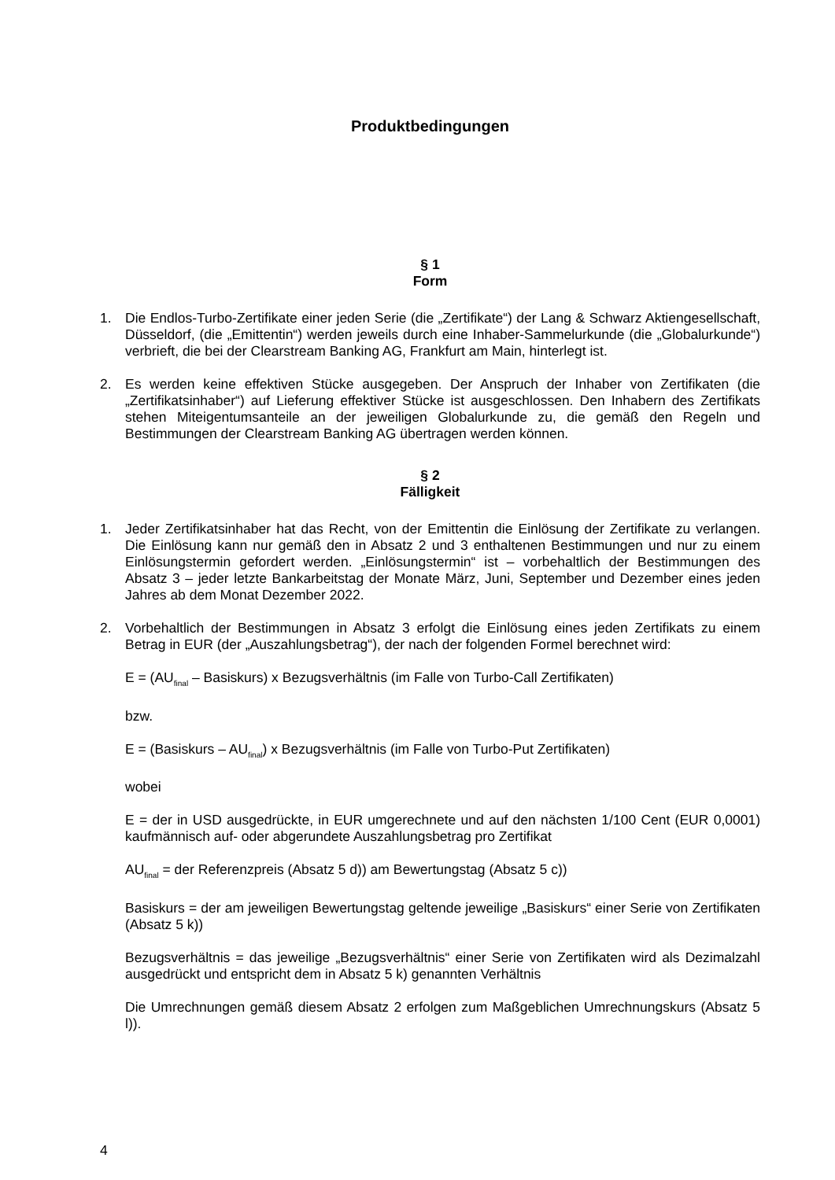Produktbedingungen
§ 1
Form
1. Die Endlos-Turbo-Zertifikate einer jeden Serie (die „Zertifikate“) der Lang & Schwarz Aktiengesellschaft, Düsseldorf, (die „Emittentin“) werden jeweils durch eine Inhaber-Sammelurkunde (die „Globalurkunde“) verbrieft, die bei der Clearstream Banking AG, Frankfurt am Main, hinterlegt ist.
2. Es werden keine effektiven Stücke ausgegeben. Der Anspruch der Inhaber von Zertifikaten (die „Zertifikatsinhaber“) auf Lieferung effektiver Stücke ist ausgeschlossen. Den Inhabern des Zertifikats stehen Miteigentumsanteile an der jeweiligen Globalurkunde zu, die gemäß den Regeln und Bestimmungen der Clearstream Banking AG übertragen werden können.
§ 2
Fälligkeit
1. Jeder Zertifikatsinhaber hat das Recht, von der Emittentin die Einlösung der Zertifikate zu verlangen. Die Einlösung kann nur gemäß den in Absatz 2 und 3 enthaltenen Bestimmungen und nur zu einem Einlösungstermin gefordert werden. „Einlösungstermin“ ist – vorbehaltlich der Bestimmungen des Absatz 3 – jeder letzte Bankarbeitstag der Monate März, Juni, September und Dezember eines jeden Jahres ab dem Monat Dezember 2022.
2. Vorbehaltlich der Bestimmungen in Absatz 3 erfolgt die Einlösung eines jeden Zertifikats zu einem Betrag in EUR (der „Auszahlungsbetrag“), der nach der folgenden Formel berechnet wird:
E = (AU<sub>final</sub> – Basiskurs) x Bezugsverhältnis (im Falle von Turbo-Call Zertifikaten)
bzw.
E = (Basiskurs – AU<sub>final</sub>) x Bezugsverhältnis (im Falle von Turbo-Put Zertifikaten)
wobei
E = der in USD ausgedrückte, in EUR umgerechnete und auf den nächsten 1/100 Cent (EUR 0,0001) kaufmännisch auf- oder abgerundete Auszahlungsbetrag pro Zertifikat
AU<sub>final</sub> = der Referenzpreis (Absatz 5 d)) am Bewertungstag (Absatz 5 c))
Basiskurs = der am jeweiligen Bewertungstag geltende jeweilige „Basiskurs“ einer Serie von Zertifikaten (Absatz 5 k))
Bezugsverhältnis = das jeweilige „Bezugsverhältnis“ einer Serie von Zertifikaten wird als Dezimalzahl ausgedrückt und entspricht dem in Absatz 5 k) genannten Verhältnis
Die Umrechnungen gemäß diesem Absatz 2 erfolgen zum Maßgeblichen Umrechnungskurs (Absatz 5 l)).
4